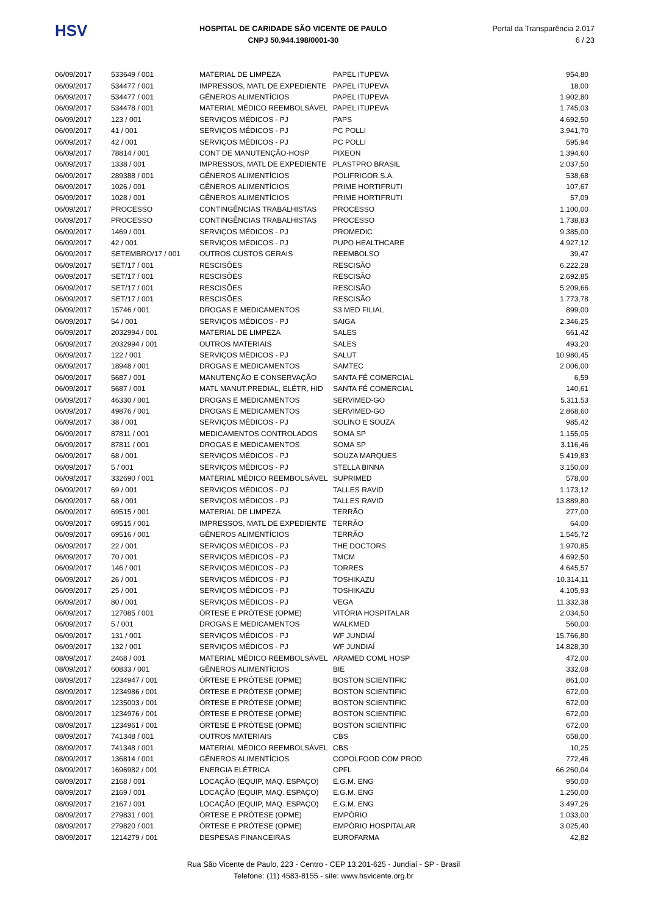HSV
HOSPITAL DE CARIDADE SÃO VICENTE DE PAULO
CNPJ 50.944.198/0001-30
Portal da Transparência 2.017
6 / 23
| 06/09/2017 | 533649 / 001 | MATERIAL DE LIMPEZA | PAPEL ITUPEVA | 954,80 |
| 06/09/2017 | 534477 / 001 | IMPRESSOS, MATL DE EXPEDIENTE | PAPEL ITUPEVA | 18,00 |
| 06/09/2017 | 534477 / 001 | GÊNEROS ALIMENTÍCIOS | PAPEL ITUPEVA | 1.902,80 |
| 06/09/2017 | 534478 / 001 | MATERIAL MÉDICO REEMBOLSÁVEL | PAPEL ITUPEVA | 1.745,03 |
| 06/09/2017 | 123 / 001 | SERVIÇOS MÉDICOS - PJ | PAPS | 4.692,50 |
| 06/09/2017 | 41 / 001 | SERVIÇOS MÉDICOS - PJ | PC POLLI | 3.941,70 |
| 06/09/2017 | 42 / 001 | SERVIÇOS MÉDICOS - PJ | PC POLLI | 595,94 |
| 06/09/2017 | 78814 / 001 | CONT DE MANUTENÇÃO-HOSP | PIXEON | 1.394,60 |
| 06/09/2017 | 1338 / 001 | IMPRESSOS, MATL DE EXPEDIENTE | PLASTPRO BRASIL | 2.037,50 |
| 06/09/2017 | 289388 / 001 | GÊNEROS ALIMENTÍCIOS | POLIFRIGOR S.A. | 538,68 |
| 06/09/2017 | 1026 / 001 | GÊNEROS ALIMENTÍCIOS | PRIME HORTIFRUTI | 107,67 |
| 06/09/2017 | 1028 / 001 | GÊNEROS ALIMENTÍCIOS | PRIME HORTIFRUTI | 57,09 |
| 06/09/2017 | PROCESSO | CONTINGÊNCIAS TRABALHISTAS | PROCESSO | 1.100,00 |
| 06/09/2017 | PROCESSO | CONTINGÊNCIAS TRABALHISTAS | PROCESSO | 1.738,83 |
| 06/09/2017 | 1469 / 001 | SERVIÇOS MÉDICOS - PJ | PROMEDIC | 9.385,00 |
| 06/09/2017 | 42 / 001 | SERVIÇOS MÉDICOS - PJ | PUPO HEALTHCARE | 4.927,12 |
| 06/09/2017 | SETEMBRO/17 / 001 | OUTROS CUSTOS GERAIS | REEMBOLSO | 39,47 |
| 06/09/2017 | SET/17 / 001 | RESCISÕES | RESCISÃO | 6.222,28 |
| 06/09/2017 | SET/17 / 001 | RESCISÕES | RESCISÃO | 2.692,85 |
| 06/09/2017 | SET/17 / 001 | RESCISÕES | RESCISÃO | 5.209,66 |
| 06/09/2017 | SET/17 / 001 | RESCISÕES | RESCISÃO | 1.773,78 |
| 06/09/2017 | 15746 / 001 | DROGAS E MEDICAMENTOS | S3 MED FILIAL | 899,00 |
| 06/09/2017 | 54 / 001 | SERVIÇOS MÉDICOS - PJ | SAIGA | 2.346,25 |
| 06/09/2017 | 2032994 / 001 | MATERIAL DE LIMPEZA | SALES | 661,42 |
| 06/09/2017 | 2032994 / 001 | OUTROS MATERIAIS | SALES | 493,20 |
| 06/09/2017 | 122 / 001 | SERVIÇOS MÉDICOS - PJ | SALUT | 10.980,45 |
| 06/09/2017 | 18948 / 001 | DROGAS E MEDICAMENTOS | SAMTEC | 2.006,00 |
| 06/09/2017 | 5687 / 001 | MANUTENÇÃO E CONSERVAÇÃO | SANTA FÉ COMERCIAL | 6,59 |
| 06/09/2017 | 5687 / 001 | MATL MANUT.PREDIAL, ELÉTR, HID | SANTA FÉ COMERCIAL | 140,61 |
| 06/09/2017 | 46330 / 001 | DROGAS E MEDICAMENTOS | SERVIMED-GO | 5.311,53 |
| 06/09/2017 | 49876 / 001 | DROGAS E MEDICAMENTOS | SERVIMED-GO | 2.868,60 |
| 06/09/2017 | 38 / 001 | SERVIÇOS MÉDICOS - PJ | SOLINO E SOUZA | 985,42 |
| 06/09/2017 | 87811 / 001 | MEDICAMENTOS CONTROLADOS | SOMA SP | 1.155,05 |
| 06/09/2017 | 87811 / 001 | DROGAS E MEDICAMENTOS | SOMA SP | 3.116,46 |
| 06/09/2017 | 68 / 001 | SERVIÇOS MÉDICOS - PJ | SOUZA MARQUES | 5.419,83 |
| 06/09/2017 | 5 / 001 | SERVIÇOS MÉDICOS - PJ | STELLA BINNA | 3.150,00 |
| 06/09/2017 | 332690 / 001 | MATERIAL MÉDICO REEMBOLSÁVEL | SUPRIMED | 578,00 |
| 06/09/2017 | 69 / 001 | SERVIÇOS MÉDICOS - PJ | TALLES RAVID | 1.173,12 |
| 06/09/2017 | 68 / 001 | SERVIÇOS MÉDICOS - PJ | TALLES RAVID | 13.889,80 |
| 06/09/2017 | 69515 / 001 | MATERIAL DE LIMPEZA | TERRÃO | 277,00 |
| 06/09/2017 | 69515 / 001 | IMPRESSOS, MATL DE EXPEDIENTE | TERRÃO | 64,00 |
| 06/09/2017 | 69516 / 001 | GÊNEROS ALIMENTÍCIOS | TERRÃO | 1.545,72 |
| 06/09/2017 | 22 / 001 | SERVIÇOS MÉDICOS - PJ | THE DOCTORS | 1.970,85 |
| 06/09/2017 | 70 / 001 | SERVIÇOS MÉDICOS - PJ | TMCM | 4.692,50 |
| 06/09/2017 | 146 / 001 | SERVIÇOS MÉDICOS - PJ | TORRES | 4.645,57 |
| 06/09/2017 | 26 / 001 | SERVIÇOS MÉDICOS - PJ | TOSHIKAZU | 10.314,11 |
| 06/09/2017 | 25 / 001 | SERVIÇOS MÉDICOS - PJ | TOSHIKAZU | 4.105,93 |
| 06/09/2017 | 80 / 001 | SERVIÇOS MÉDICOS - PJ | VEGA | 11.332,38 |
| 06/09/2017 | 127085 / 001 | ÓRTESE E PRÓTESE (OPME) | VITÓRIA HOSPITALAR | 2.034,50 |
| 06/09/2017 | 5 / 001 | DROGAS E MEDICAMENTOS | WALKMED | 560,00 |
| 06/09/2017 | 131 / 001 | SERVIÇOS MÉDICOS - PJ | WF JUNDIAÍ | 15.766,80 |
| 06/09/2017 | 132 / 001 | SERVIÇOS MÉDICOS - PJ | WF JUNDIAÍ | 14.828,30 |
| 08/09/2017 | 2468 / 001 | MATERIAL MÉDICO REEMBOLSÁVEL | ARAMED COML HOSP | 472,00 |
| 08/09/2017 | 60833 / 001 | GÊNEROS ALIMENTÍCIOS | BIE | 332,08 |
| 08/09/2017 | 1234947 / 001 | ÓRTESE E PRÓTESE (OPME) | BOSTON SCIENTIFIC | 861,00 |
| 08/09/2017 | 1234986 / 001 | ÓRTESE E PRÓTESE (OPME) | BOSTON SCIENTIFIC | 672,00 |
| 08/09/2017 | 1235003 / 001 | ÓRTESE E PRÓTESE (OPME) | BOSTON SCIENTIFIC | 672,00 |
| 08/09/2017 | 1234976 / 001 | ÓRTESE E PRÓTESE (OPME) | BOSTON SCIENTIFIC | 672,00 |
| 08/09/2017 | 1234961 / 001 | ÓRTESE E PRÓTESE (OPME) | BOSTON SCIENTIFIC | 672,00 |
| 08/09/2017 | 741348 / 001 | OUTROS MATERIAIS | CBS | 658,00 |
| 08/09/2017 | 741348 / 001 | MATERIAL MÉDICO REEMBOLSÁVEL | CBS | 10,25 |
| 08/09/2017 | 136814 / 001 | GÊNEROS ALIMENTÍCIOS | COPOLFOOD COM PROD | 772,46 |
| 08/09/2017 | 1696982 / 001 | ENERGIA ELÉTRICA | CPFL | 66.260,04 |
| 08/09/2017 | 2168 / 001 | LOCAÇÃO (EQUIP, MAQ. ESPAÇO) | E.G.M. ENG | 950,00 |
| 08/09/2017 | 2169 / 001 | LOCAÇÃO (EQUIP, MAQ. ESPAÇO) | E.G.M. ENG | 1.250,00 |
| 08/09/2017 | 2167 / 001 | LOCAÇÃO (EQUIP, MAQ. ESPAÇO) | E.G.M. ENG | 3.497,26 |
| 08/09/2017 | 279831 / 001 | ÓRTESE E PRÓTESE (OPME) | EMPÓRIO | 1.033,00 |
| 08/09/2017 | 279820 / 001 | ÓRTESE E PRÓTESE (OPME) | EMPÓRIO HOSPITALAR | 3.025,40 |
| 08/09/2017 | 1214279 / 001 | DESPESAS FINANCEIRAS | EUROFARMA | 42,82 |
Rua São Vicente de Paulo, 223 - Centro - CEP 13.201-625 - Jundiaí - SP - Brasil
Telefone: (11) 4583-8155 - site: www.hsvicente.org.br